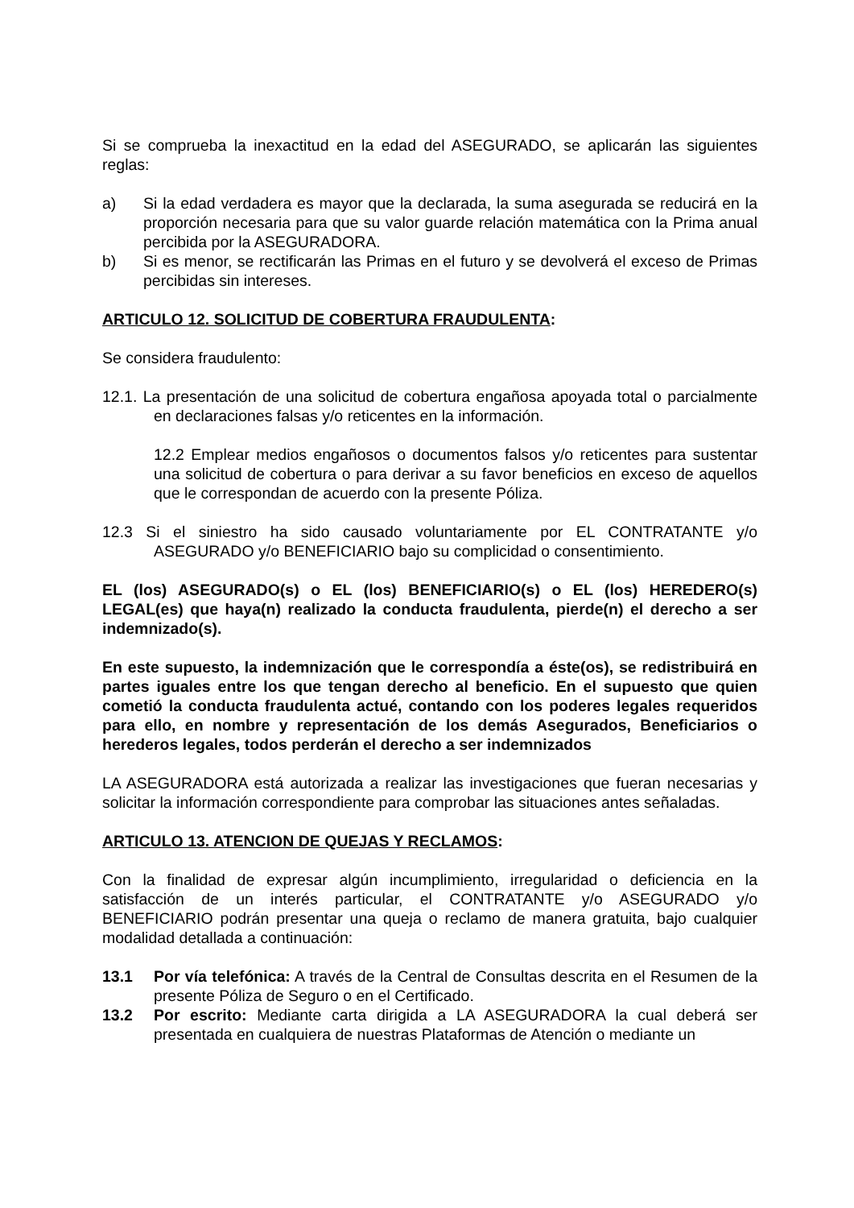Si se comprueba la inexactitud en la edad del ASEGURADO, se aplicarán las siguientes reglas:
a) Si la edad verdadera es mayor que la declarada, la suma asegurada se reducirá en la proporción necesaria para que su valor guarde relación matemática con la Prima anual percibida por la ASEGURADORA.
b) Si es menor, se rectificarán las Primas en el futuro y se devolverá el exceso de Primas percibidas sin intereses.
ARTICULO 12. SOLICITUD DE COBERTURA FRAUDULENTA:
Se considera fraudulento:
12.1. La presentación de una solicitud de cobertura engañosa apoyada total o parcialmente en declaraciones falsas y/o reticentes en la información.
12.2 Emplear medios engañosos o documentos falsos y/o reticentes para sustentar una solicitud de cobertura o para derivar a su favor beneficios en exceso de aquellos que le correspondan de acuerdo con la presente Póliza.
12.3 Si el siniestro ha sido causado voluntariamente por EL CONTRATANTE y/o ASEGURADO y/o BENEFICIARIO bajo su complicidad o consentimiento.
EL (los) ASEGURADO(s) o EL (los) BENEFICIARIO(s) o EL (los) HEREDERO(s) LEGAL(es) que haya(n) realizado la conducta fraudulenta, pierde(n) el derecho a ser indemnizado(s).
En este supuesto, la indemnización que le correspondía a éste(os), se redistribuirá en partes iguales entre los que tengan derecho al beneficio. En el supuesto que quien cometió la conducta fraudulenta actué, contando con los poderes legales requeridos para ello, en nombre y representación de los demás Asegurados, Beneficiarios o herederos legales, todos perderán el derecho a ser indemnizados
LA ASEGURADORA está autorizada a realizar las investigaciones que fueran necesarias y solicitar la información correspondiente para comprobar las situaciones antes señaladas.
ARTICULO 13. ATENCION DE QUEJAS Y RECLAMOS:
Con la finalidad de expresar algún incumplimiento, irregularidad o deficiencia en la satisfacción de un interés particular, el CONTRATANTE y/o ASEGURADO y/o BENEFICIARIO podrán presentar una queja o reclamo de manera gratuita, bajo cualquier modalidad detallada a continuación:
13.1 Por vía telefónica: A través de la Central de Consultas descrita en el Resumen de la presente Póliza de Seguro o en el Certificado.
13.2 Por escrito: Mediante carta dirigida a LA ASEGURADORA la cual deberá ser presentada en cualquiera de nuestras Plataformas de Atención o mediante un